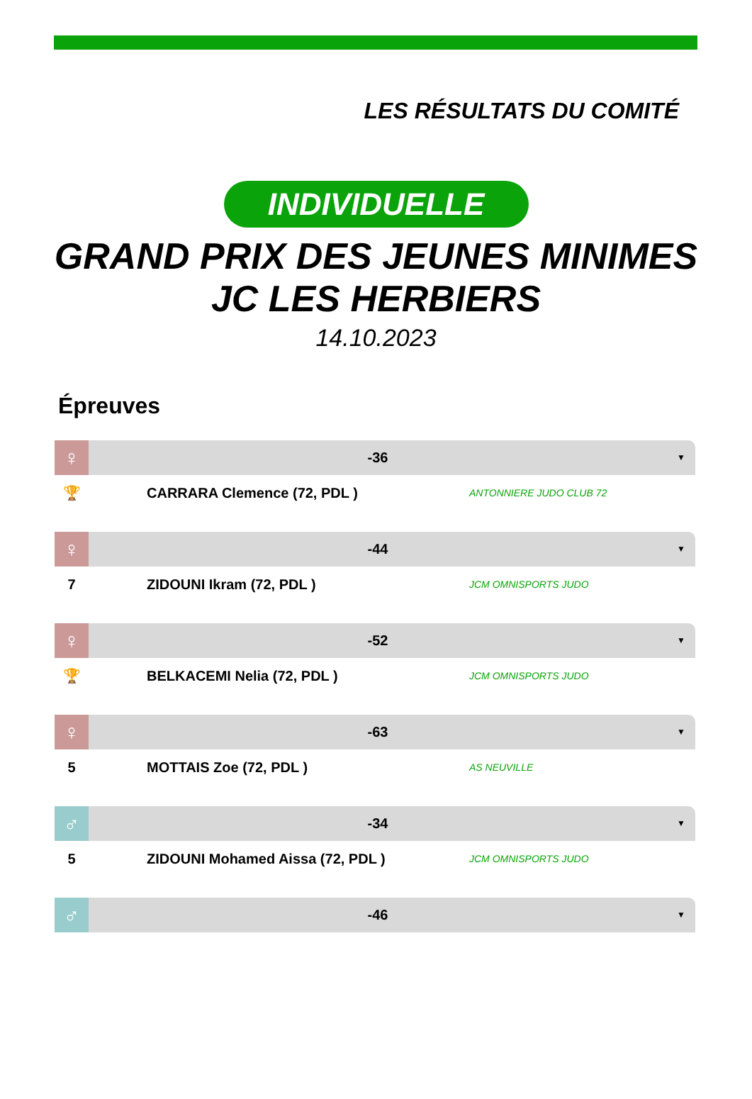LES RÉSULTATS DU COMITÉ
INDIVIDUELLE
GRAND PRIX DES JEUNES MINIMES
JC LES HERBIERS
14.10.2023
Épreuves
♀
-36
▼
🏆 CARRARA Clemence (72, PDL )
ANTONNIERE JUDO CLUB 72
♀
-44
▼
7 ZIDOUNI Ikram (72, PDL )
JCM OMNISPORTS JUDO
♀
-52
▼
🏆 BELKACEMI Nelia (72, PDL )
JCM OMNISPORTS JUDO
♀
-63
▼
5 MOTTAIS Zoe (72, PDL )
AS NEUVILLE
♂
-34
▼
5 ZIDOUNI Mohamed Aissa (72, PDL )
JCM OMNISPORTS JUDO
♂
-46
▼